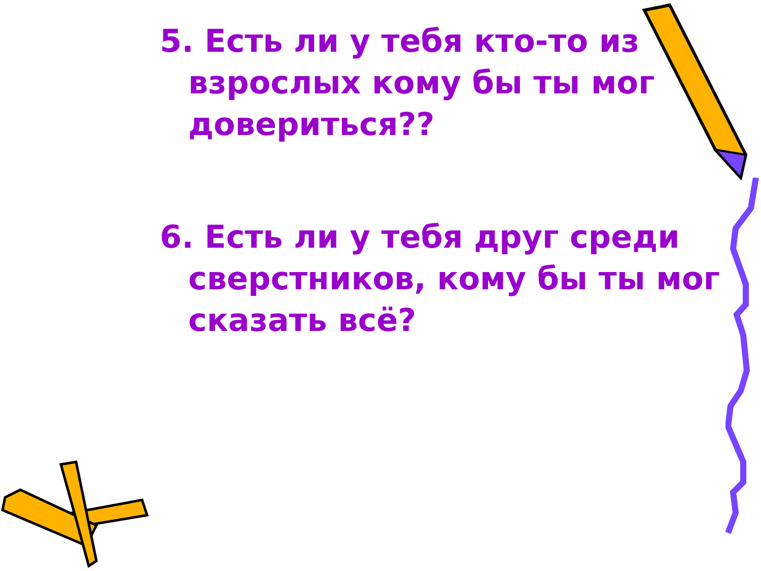5. Есть ли у тебя кто-то из взрослых кому бы ты мог довериться??
6. Есть ли у тебя друг среди сверстников, кому бы ты мог сказать всё?